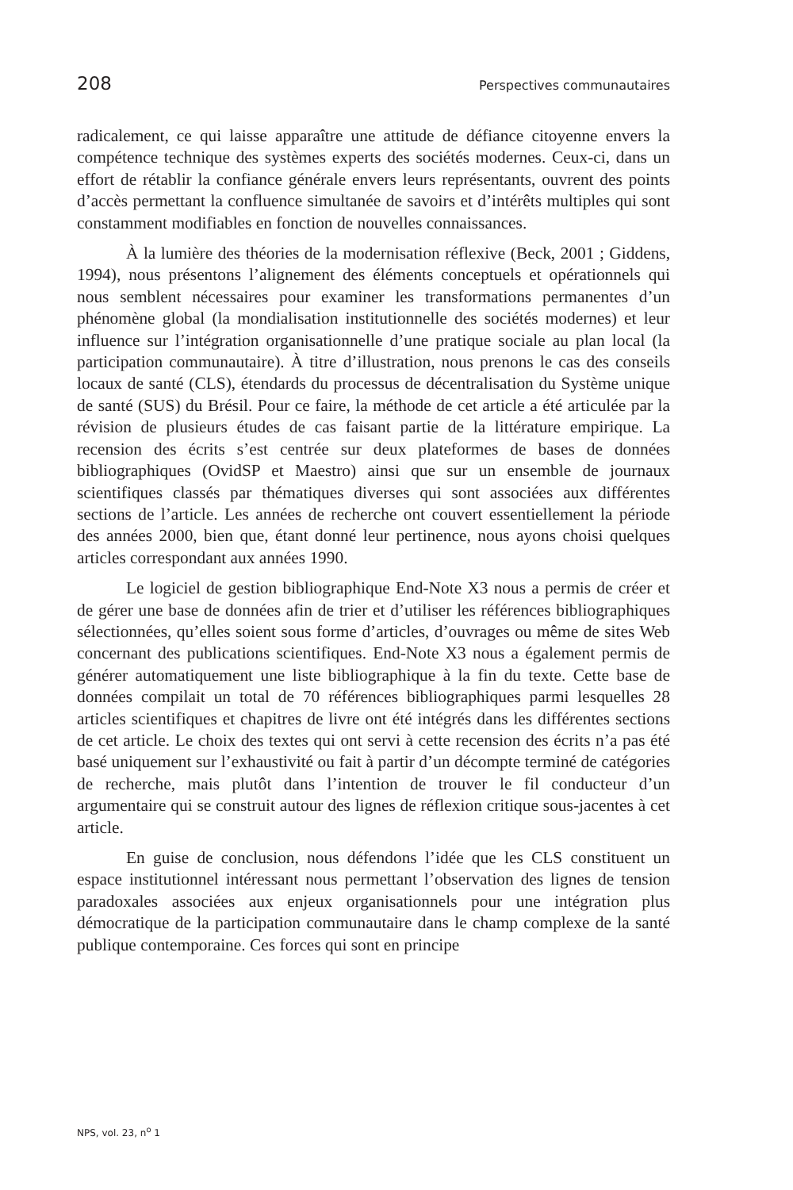208 Perspectives communautaires
radicalement, ce qui laisse apparaître une attitude de défiance citoyenne envers la compétence technique des systèmes experts des sociétés modernes. Ceux-ci, dans un effort de rétablir la confiance générale envers leurs représentants, ouvrent des points d’accès permettant la confluence simultanée de savoirs et d’intérêts multiples qui sont constamment modifiables en fonction de nouvelles connaissances.
À la lumière des théories de la modernisation réflexive (Beck, 2001 ; Giddens, 1994), nous présentons l’alignement des éléments conceptuels et opérationnels qui nous semblent nécessaires pour examiner les transformations permanentes d’un phénomène global (la mondialisation institutionnelle des sociétés modernes) et leur influence sur l’intégration organisationnelle d’une pratique sociale au plan local (la participation communautaire). À titre d’illustration, nous prenons le cas des conseils locaux de santé (CLS), étendards du processus de décentralisation du Système unique de santé (SUS) du Brésil. Pour ce faire, la méthode de cet article a été articulée par la révision de plusieurs études de cas faisant partie de la littérature empirique. La recension des écrits s’est centrée sur deux plateformes de bases de données bibliographiques (OvidSP et Maestro) ainsi que sur un ensemble de journaux scientifiques classés par thématiques diverses qui sont associées aux différentes sections de l’article. Les années de recherche ont couvert essentiellement la période des années 2000, bien que, étant donné leur pertinence, nous ayons choisi quelques articles correspondant aux années 1990.
Le logiciel de gestion bibliographique End-Note X3 nous a permis de créer et de gérer une base de données afin de trier et d’utiliser les références bibliographiques sélectionnées, qu’elles soient sous forme d’articles, d’ouvrages ou même de sites Web concernant des publications scientifiques. End-Note X3 nous a également permis de générer automatiquement une liste bibliographique à la fin du texte. Cette base de données compilait un total de 70 références bibliographiques parmi lesquelles 28 articles scientifiques et chapitres de livre ont été intégrés dans les différentes sections de cet article. Le choix des textes qui ont servi à cette recension des écrits n’a pas été basé uniquement sur l’exhaustivité ou fait à partir d’un décompte terminé de catégories de recherche, mais plutôt dans l’intention de trouver le fil conducteur d’un argumentaire qui se construit autour des lignes de réflexion critique sous-jacentes à cet article.
En guise de conclusion, nous défendons l’idée que les CLS constituent un espace institutionnel intéressant nous permettant l’observation des lignes de tension paradoxales associées aux enjeux organisationnels pour une intégration plus démocratique de la participation communautaire dans le champ complexe de la santé publique contemporaine. Ces forces qui sont en principe
NPS, vol. 23, n<sup>o</sup> 1